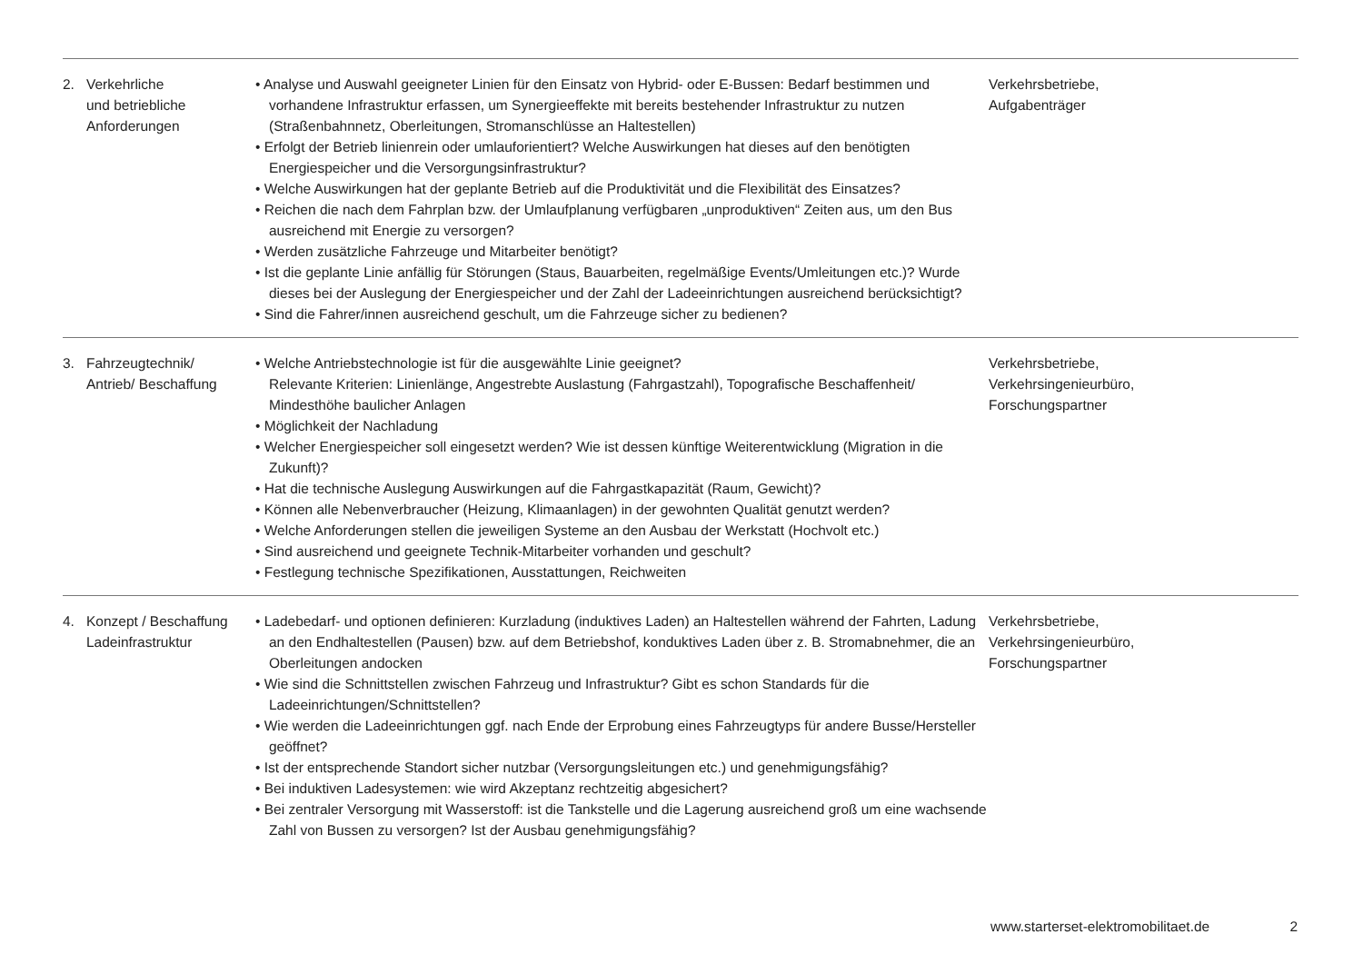| 2. | Verkehrliche und betriebliche Anforderungen | • Analyse und Auswahl geeigneter Linien für den Einsatz von Hybrid- oder E-Bussen: Bedarf bestimmen und vorhandene Infrastruktur erfassen, um Synergieeffekte mit bereits bestehender Infrastruktur zu nutzen (Straßenbahnnetz, Oberleitungen, Stromanschlüsse an Haltestellen) • Erfolgt der Betrieb linienrein oder umlauforientiert? Welche Auswirkungen hat dieses auf den benötigten Energiespeicher und die Versorgungsinfrastruktur? • Welche Auswirkungen hat der geplante Betrieb auf die Produktivität und die Flexibilität des Einsatzes? • Reichen die nach dem Fahrplan bzw. der Umlaufplanung verfügbaren „unproduktiven“ Zeiten aus, um den Bus ausreichend mit Energie zu versorgen? • Werden zusätzliche Fahrzeuge und Mitarbeiter benötigt? • Ist die geplante Linie anfällig für Störungen (Staus, Bauarbeiten, regelmäßige Events/Umleitungen etc.)? Wurde dieses bei der Auslegung der Energiespeicher und der Zahl der Ladeeinrichtungen ausreichend berücksichtigt? • Sind die Fahrer/innen ausreichend geschult, um die Fahrzeuge sicher zu bedienen? | Verkehrsbetriebe, Aufgabenträger |
| 3. | Fahrzeugtechnik/ Antrieb/ Beschaffung | • Welche Antriebstechnologie ist für die ausgewählte Linie geeignet? Relevante Kriterien: Linienlänge, Angestrebte Auslastung (Fahrgastzahl), Topografische Beschaffenheit/ Mindesthöhe baulicher Anlagen • Möglichkeit der Nachladung • Welcher Energiespeicher soll eingesetzt werden? Wie ist dessen künftige Weiterentwicklung (Migration in die Zukunft)? • Hat die technische Auslegung Auswirkungen auf die Fahrgastkapazität (Raum, Gewicht)? • Können alle Nebenverbraucher (Heizung, Klimaanlagen) in der gewohnten Qualität genutzt werden? • Welche Anforderungen stellen die jeweiligen Systeme an den Ausbau der Werkstatt (Hochvolt etc.) • Sind ausreichend und geeignete Technik-Mitarbeiter vorhanden und geschult? • Festlegung technische Spezifikationen, Ausstattungen, Reichweiten | Verkehrsbetriebe, Verkehrsingenieurbüro, Forschungspartner |
| 4. | Konzept / Beschaffung Ladeinfrastruktur | • Ladebedarf- und optionen definieren: Kurzladung (induktives Laden) an Haltestellen während der Fahrten, Ladung an den Endhaltestellen (Pausen) bzw. auf dem Betriebshof, konduktives Laden über z. B. Stromabnehmer, die an Oberleitungen andocken • Wie sind die Schnittstellen zwischen Fahrzeug und Infrastruktur? Gibt es schon Standards für die Ladeeinrichtungen/Schnittstellen? • Wie werden die Ladeeinrichtungen ggf. nach Ende der Erprobung eines Fahrzeugtyps für andere Busse/Hersteller geöffnet? • Ist der entsprechende Standort sicher nutzbar (Versorgungsleitungen etc.) und genehmigungsfähig? • Bei induktiven Ladesystemen: wie wird Akzeptanz rechtzeitig abgesichert? • Bei zentraler Versorgung mit Wasserstoff: ist die Tankstelle und die Lagerung ausreichend groß um eine wachsende Zahl von Bussen zu versorgen? Ist der Ausbau genehmigungsfähig? | Verkehrsbetriebe, Verkehrsingenieurbüro, Forschungspartner |
www.starterset-elektromobilitaet.de 2